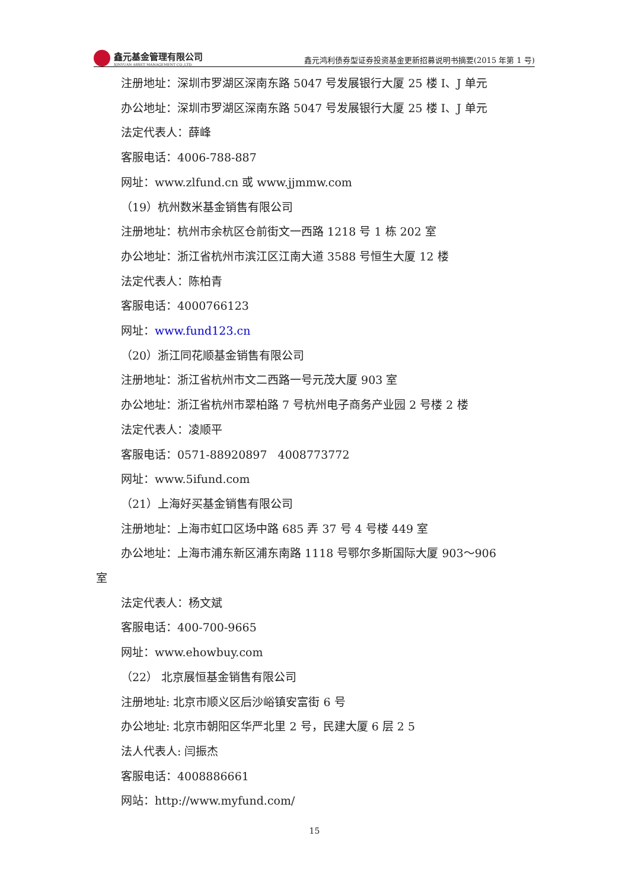鑫元基金管理有限公司
XINYUAN ASSET MANAGEMENT CO.,LTD.
鑫元鸿利债券型证券投资基金更新招募说明书摘要(2015 年第 1 号)
注册地址：深圳市罗湖区深南东路 5047 号发展银行大厦 25 楼 I、J 单元
办公地址：深圳市罗湖区深南东路 5047 号发展银行大厦 25 楼 I、J 单元
法定代表人：薛峰
客服电话：4006-788-887
网址：www.zlfund.cn 或 www.jjmmw.com
（19）杭州数米基金销售有限公司
注册地址：杭州市余杭区仓前街文一西路 1218 号 1 栋 202 室
办公地址：浙江省杭州市滨江区江南大道 3588 号恒生大厦 12 楼
法定代表人：陈柏青
客服电话：4000766123
网址：www.fund123.cn
（20）浙江同花顺基金销售有限公司
注册地址：浙江省杭州市文二西路一号元茂大厦 903 室
办公地址：浙江省杭州市翠柏路 7 号杭州电子商务产业园 2 号楼 2 楼
法定代表人：凌顺平
客服电话：0571-88920897 4008773772
网址：www.5ifund.com
（21）上海好买基金销售有限公司
注册地址：上海市虹口区场中路 685 弄 37 号 4 号楼 449 室
办公地址：上海市浦东新区浦东南路 1118 号鄂尔多斯国际大厦 903～906
室
法定代表人：杨文斌
客服电话：400-700-9665
网址：www.ehowbuy.com
（22） 北京展恒基金销售有限公司
注册地址: 北京市顺义区后沙峪镇安富街 6 号
办公地址: 北京市朝阳区华严北里 2 号，民建大厦 6 层 2 5
法人代表人: 闫振杰
客服电话：4008886661
网站：http://www.myfund.com/
15